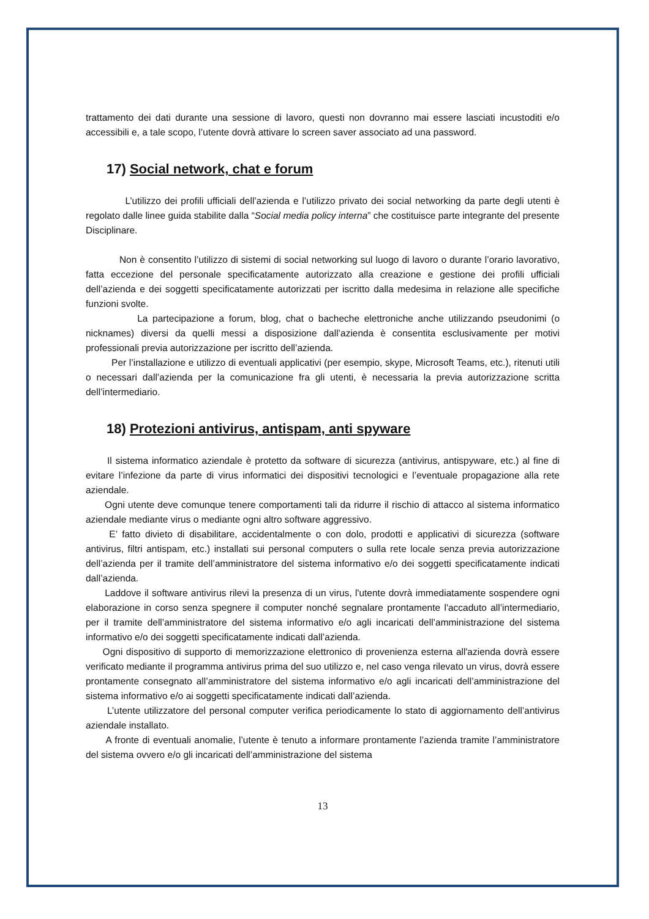trattamento dei dati durante una sessione di lavoro, questi non dovranno mai essere lasciati incustoditi e/o accessibili e, a tale scopo, l’utente dovrà attivare lo screen saver associato ad una password.
17) Social network, chat e forum
L’utilizzo dei profili ufficiali dell’azienda e l’utilizzo privato dei social networking da parte degli utenti è regolato dalle linee guida stabilite dalla “Social media policy interna” che costituisce parte integrante del presente Disciplinare.
Non è consentito l’utilizzo di sistemi di social networking sul luogo di lavoro o durante l’orario lavorativo, fatta eccezione del personale specificatamente autorizzato alla creazione e gestione dei profili ufficiali dell’azienda e dei soggetti specificatamente autorizzati per iscritto dalla medesima in relazione alle specifiche funzioni svolte.
La partecipazione a forum, blog, chat o bacheche elettroniche anche utilizzando pseudonimi (o nicknames) diversi da quelli messi a disposizione dall’azienda è consentita esclusivamente per motivi professionali previa autorizzazione per iscritto dell’azienda.
Per l’installazione e utilizzo di eventuali applicativi (per esempio, skype, Microsoft Teams, etc.), ritenuti utili o necessari dall’azienda per la comunicazione fra gli utenti, è necessaria la previa autorizzazione scritta dell’intermediario.
18) Protezioni antivirus, antispam, anti spyware
Il sistema informatico aziendale è protetto da software di sicurezza (antivirus, antispyware, etc.) al fine di evitare l’infezione da parte di virus informatici dei dispositivi tecnologici e l’eventuale propagazione alla rete aziendale.
Ogni utente deve comunque tenere comportamenti tali da ridurre il rischio di attacco al sistema informatico aziendale mediante virus o mediante ogni altro software aggressivo.
E’ fatto divieto di disabilitare, accidentalmente o con dolo, prodotti e applicativi di sicurezza (software antivirus, filtri antispam, etc.) installati sui personal computers o sulla rete locale senza previa autorizzazione dell’azienda per il tramite dell’amministratore del sistema informativo e/o dei soggetti specificatamente indicati dall’azienda.
Laddove il software antivirus rilevi la presenza di un virus, l'utente dovrà immediatamente sospendere ogni elaborazione in corso senza spegnere il computer nonché segnalare prontamente l'accaduto all’intermediario, per il tramite dell’amministratore del sistema informativo e/o agli incaricati dell’amministrazione del sistema informativo e/o dei soggetti specificatamente indicati dall’azienda.
Ogni dispositivo di supporto di memorizzazione elettronico di provenienza esterna all'azienda dovrà essere verificato mediante il programma antivirus prima del suo utilizzo e, nel caso venga rilevato un virus, dovrà essere prontamente consegnato all’amministratore del sistema informativo e/o agli incaricati dell’amministrazione del sistema informativo e/o ai soggetti specificatamente indicati dall’azienda.
L’utente utilizzatore del personal computer verifica periodicamente lo stato di aggiornamento dell’antivirus aziendale installato.
A fronte di eventuali anomalie, l’utente è tenuto a informare prontamente l’azienda tramite l’amministratore del sistema ovvero e/o gli incaricati dell’amministrazione del sistema
13